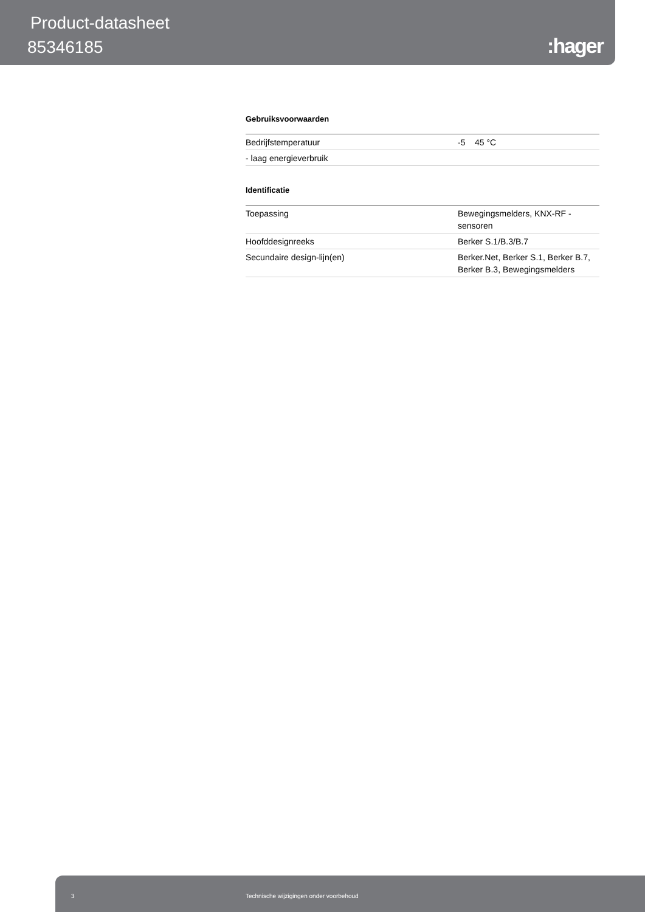Product-datasheet
85346185 :hager
Gebruiksvoorwaarden
| Bedrijfstemperatuur | -5 45 °C |
| - laag energieverbruik | |
Identificatie
| Toepassing | Bewegingsmelders, KNX-RF - sensoren |
| Hoofddesignreeks | Berker S.1/B.3/B.7 |
| Secundaire design-lijn(en) | Berker.Net, Berker S.1, Berker B.7, Berker B.3, Bewegingsmelders |
3 Technische wijzigingen onder voorbehoud